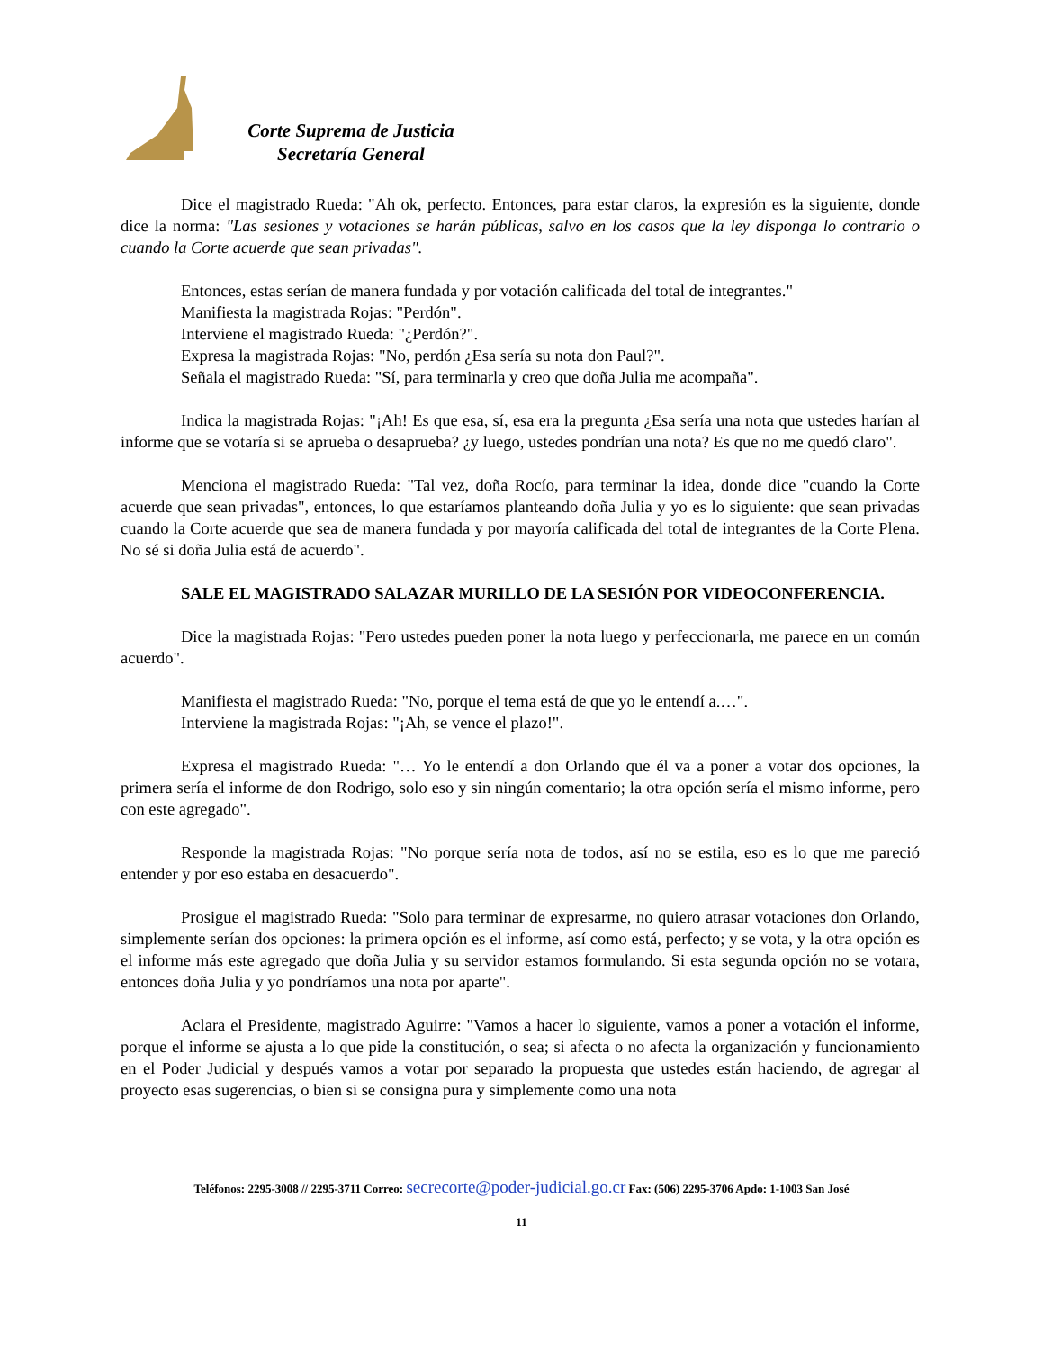Corte Suprema de Justicia
Secretaría General
Dice el magistrado Rueda: "Ah ok, perfecto. Entonces, para estar claros, la expresión es la siguiente, donde dice la norma: "Las sesiones y votaciones se harán públicas, salvo en los casos que la ley disponga lo contrario o cuando la Corte acuerde que sean privadas".
Entonces, estas serían de manera fundada y por votación calificada del total de integrantes."
Manifiesta la magistrada Rojas: "Perdón".
Interviene el magistrado Rueda: "¿Perdón?".
Expresa la magistrada Rojas: "No, perdón ¿Esa sería su nota don Paul?".
Señala el magistrado Rueda: "Sí, para terminarla y creo que doña Julia me acompaña".
Indica la magistrada Rojas: "¡Ah! Es que esa, sí, esa era la pregunta ¿Esa sería una nota que ustedes harían al informe que se votaría si se aprueba o desaprueba? ¿y luego, ustedes pondrían una nota? Es que no me quedó claro".
Menciona el magistrado Rueda: "Tal vez, doña Rocío, para terminar la idea, donde dice "cuando la Corte acuerde que sean privadas", entonces, lo que estaríamos planteando doña Julia y yo es lo siguiente: que sean privadas cuando la Corte acuerde que sea de manera fundada y por mayoría calificada del total de integrantes de la Corte Plena. No sé si doña Julia está de acuerdo".
SALE EL MAGISTRADO SALAZAR MURILLO DE LA SESIÓN POR VIDEOCONFERENCIA.
Dice la magistrada Rojas: "Pero ustedes pueden poner la nota luego y perfeccionarla, me parece en un común acuerdo".
Manifiesta el magistrado Rueda: "No, porque el tema está de que yo le entendí a.…".
Interviene la magistrada Rojas: "¡Ah, se vence el plazo!".
Expresa el magistrado Rueda: "… Yo le entendí a don Orlando que él va a poner a votar dos opciones, la primera sería el informe de don Rodrigo, solo eso y sin ningún comentario; la otra opción sería el mismo informe, pero con este agregado".
Responde la magistrada Rojas: "No porque sería nota de todos, así no se estila, eso es lo que me pareció entender y por eso estaba en desacuerdo".
Prosigue el magistrado Rueda: "Solo para terminar de expresarme, no quiero atrasar votaciones don Orlando, simplemente serían dos opciones: la primera opción es el informe, así como está, perfecto; y se vota, y la otra opción es el informe más este agregado que doña Julia y su servidor estamos formulando. Si esta segunda opción no se votara, entonces doña Julia y yo pondríamos una nota por aparte".
Aclara el Presidente, magistrado Aguirre: "Vamos a hacer lo siguiente, vamos a poner a votación el informe, porque el informe se ajusta a lo que pide la constitución, o sea; si afecta o no afecta la organización y funcionamiento en el Poder Judicial y después vamos a votar por separado la propuesta que ustedes están haciendo, de agregar al proyecto esas sugerencias, o bien si se consigna pura y simplemente como una nota
Teléfonos: 2295-3008 // 2295-3711 Correo: secrecorte@poder-judicial.go.cr Fax: (506) 2295-3706 Apdo: 1-1003 San José
11